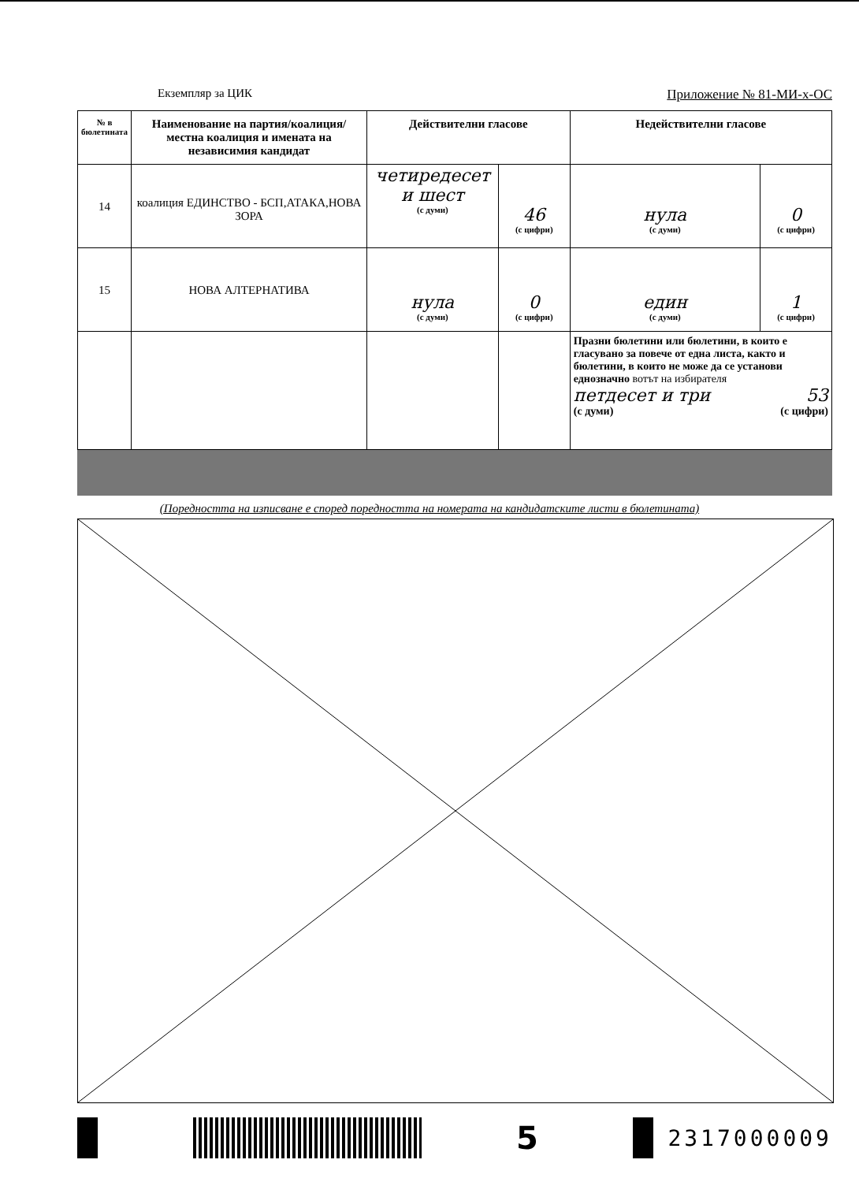Екземпляр за ЦИК Приложение № 81-МИ-х-ОС
| № в бюлетината | Наименование на партия/коалиция/местна коалиция и имената на независимия кандидат | Действителни гласове | | Недействителни гласове | |
| --- | --- | --- | --- | --- | --- |
| 14 | коалиция ЕДИНСТВО - БСП,АТАКА,НОВА ЗОРА | четиредесет и шест (с думи) | 46 (с цифри) | нула (с думи) | 0 (с цифри) |
| 15 | НОВА АЛТЕРНАТИВА | нула (с думи) | 0 (с цифри) | един (с думи) | 1 (с цифри) |
| | | | | Празни бюлетини или бюлетини, в които е гласувано за повече от една листа, както и бюлетини, в които не може да се установи еднозначно вотът на избирателя петдесет и три 53 (с думи) (с цифри) | |
(Поредността на изписване е според поредността на номерата на кандидатските листи в бюлетината)
5
2317000009